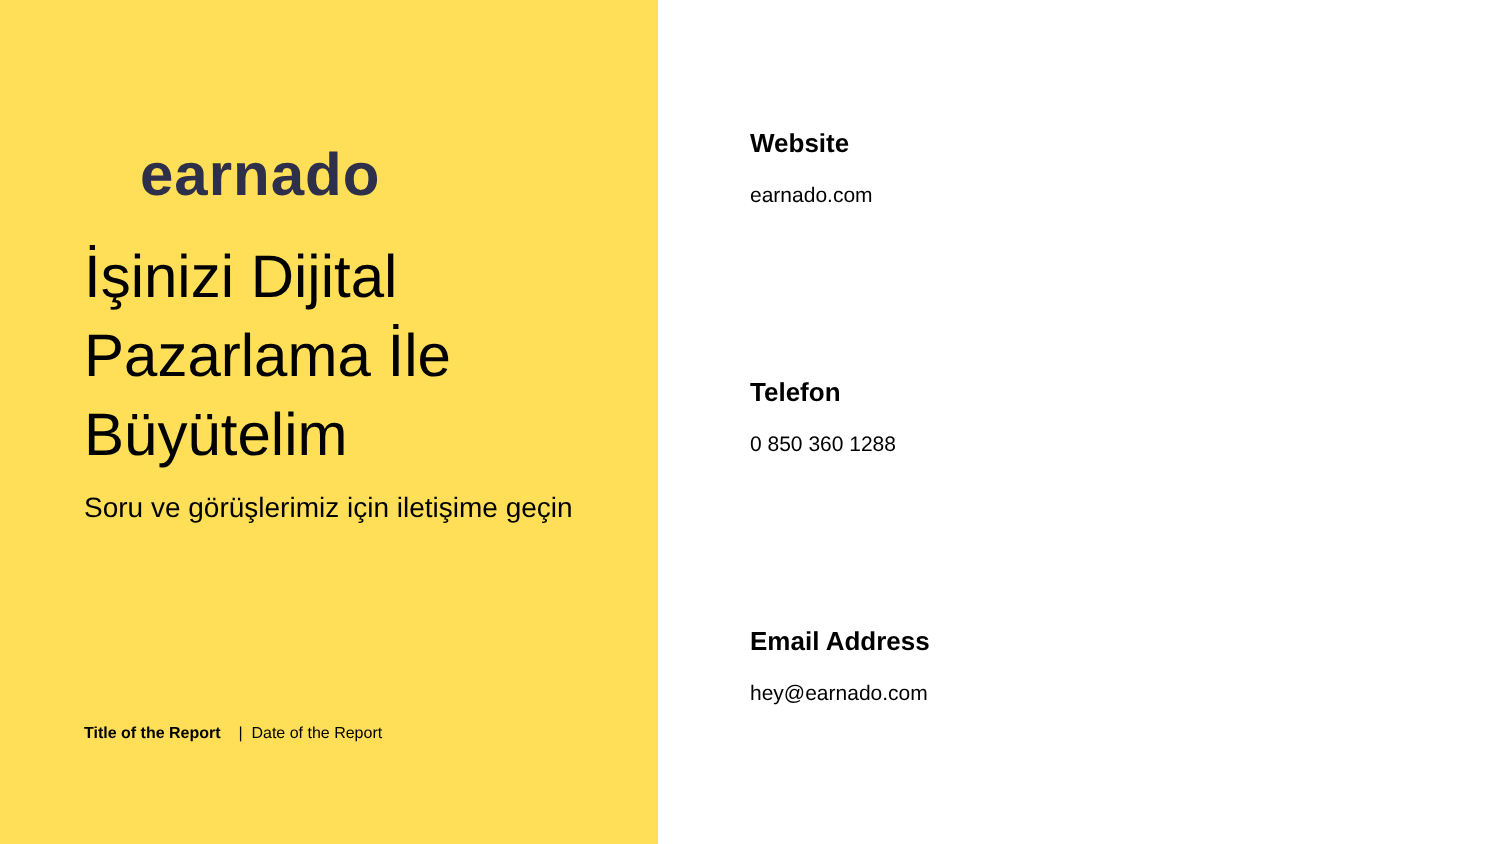earnado
İşinizi Dijital
Pazarlama İle
Büyütelim
Soru ve görüşlerimiz için iletişime geçin
Title of the Report | Date of the Report
Website
earnado.com
Telefon
0 850 360 1288
Email Address
hey@earnado.com